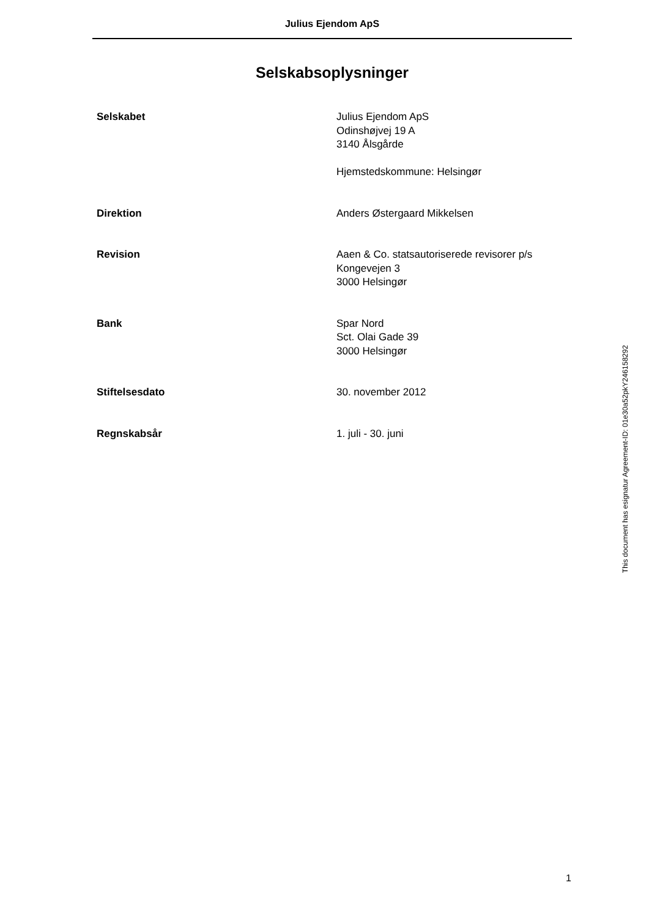Julius Ejendom ApS
Selskabsoplysninger
Selskabet Julius Ejendom ApS
Odinshøjvej 19 A
3140 Ålsgårde
Hjemstedskommune: Helsingør
Direktion Anders Østergaard Mikkelsen
Revision Aaen & Co. statsautoriserede revisorer p/s
Kongevejen 3
3000 Helsingør
Bank Spar Nord
Sct. Olai Gade 39
3000 Helsingør
Stiftelsesdato 30. november 2012
Regnskabsår 1. juli - 30. juni
This document has esignatur Agreement-ID: 01e30a52pkY246158292
1